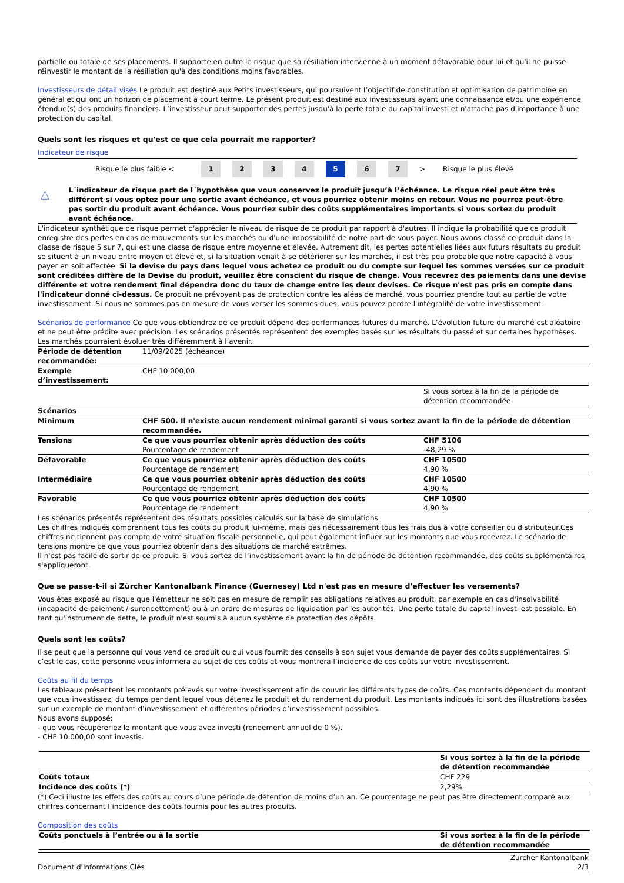partielle ou totale de ses placements. Il supporte en outre le risque que sa résiliation intervienne à un moment défavorable pour lui et qu'il ne puisse réinvestir le montant de la résiliation qu'à des conditions moins favorables.
Investisseurs de détail visés Le produit est destiné aux Petits investisseurs, qui poursuivent l’objectif de constitution et optimisation de patrimoine en général et qui ont un horizon de placement à court terme. Le présent produit est destiné aux investisseurs ayant une connaissance et/ou une expérience étendue(s) des produits financiers. L’investisseur peut supporter des pertes jusqu'à la perte totale du capital investi et n'attache pas d'importance à une protection du capital.
Quels sont les risques et qu'est ce que cela pourrait me rapporter?
Indicateur de risque
Risque le plus faible < 1234 5 6 7 > Risque le plus élevé
!
L´indicateur de risque part de l´hypothèse que vous conservez le produit jusqu’à l’échéance. Le risque réel peut être très différent si vous optez pour une sortie avant échéance, et vous pourriez obtenir moins en retour. Vous ne pourrez peut-être pas sortir du produit avant échéance. Vous pourriez subir des coûts supplémentaires importants si vous sortez du produit avant échéance.
L'indicateur synthétique de risque permet d'apprécier le niveau de risque de ce produit par rapport à d'autres. Il indique la probabilité que ce produit enregistre des pertes en cas de mouvements sur les marchés ou d'une impossibilité de notre part de vous payer. Nous avons classé ce produit dans la classe de risque 5 sur 7, qui est une classe de risque entre moyenne et élevée. Autrement dit, les pertes potentielles liées aux futurs résultats du produit se situent à un niveau entre moyen et élevé et, si la situation venait à se détériorer sur les marchés, il est très peu probable que notre capacité à vous payer en soit affectée. Si la devise du pays dans lequel vous achetez ce produit ou du compte sur lequel les sommes versées sur ce produit sont créditées diffère de la Devise du produit, veuillez être conscient du risque de change. Vous recevrez des paiements dans une devise différente et votre rendement final dépendra donc du taux de change entre les deux devises. Ce risque n'est pas pris en compte dans l'indicateur donné ci-dessus. Ce produit ne prévoyant pas de protection contre les aléas de marché, vous pourriez prendre tout au partie de votre investissement. Si nous ne sommes pas en mesure de vous verser les sommes dues, vous pouvez perdre l'intégralité de votre investissement.
Scénarios de performance Ce que vous obtiendrez de ce produit dépend des performances futures du marché. L’évolution future du marché est aléatoire et ne peut être prédite avec précision. Les scénarios présentés représentent des exemples basés sur les résultats du passé et sur certaines hypothèses. Les marchés pourraient évoluer très différemment à l’avenir.
| Période de détention recommandée: | 11/09/2025 (échéance) | |
| Exemple d’investissement: | CHF 10 000,00 | |
| | | Si vous sortez à la fin de la période de détention recommandée |
| Scénarios | | |
| Minimum | CHF 500. Il n'existe aucun rendement minimal garanti si vous sortez avant la fin de la période de détention recommandée. | |
| Tensions | Ce que vous pourriez obtenir après déduction des coûts Pourcentage de rendement | CHF 5106 -48,29 % |
| Défavorable | Ce que vous pourriez obtenir après déduction des coûts Pourcentage de rendement | CHF 10500 4,90 % |
| Intermédiaire | Ce que vous pourriez obtenir après déduction des coûts Pourcentage de rendement | CHF 10500 4,90 % |
| Favorable | Ce que vous pourriez obtenir après déduction des coûts Pourcentage de rendement | CHF 10500 4,90 % |
Les scénarios présentés représentent des résultats possibles calculés sur la base de simulations.
Les chiffres indiqués comprennent tous les coûts du produit lui-même, mais pas nécessairement tous les frais dus à votre conseiller ou distributeur.Ces chiffres ne tiennent pas compte de votre situation fiscale personnelle, qui peut également influer sur les montants que vous recevrez. Le scénario de tensions montre ce que vous pourriez obtenir dans des situations de marché extrêmes.
Il n'est pas facile de sortir de ce produit. Si vous sortez de l’investissement avant la fin de période de détention recommandée, des coûts supplémentaires s'appliqueront.
Que se passe-t-il si Zürcher Kantonalbank Finance (Guernesey) Ltd n'est pas en mesure d'effectuer les versements?
Vous êtes exposé au risque que l'émetteur ne soit pas en mesure de remplir ses obligations relatives au produit, par exemple en cas d'insolvabilité (incapacité de paiement / surendettement) ou à un ordre de mesures de liquidation par les autorités. Une perte totale du capital investi est possible. En tant qu'instrument de dette, le produit n'est soumis à aucun système de protection des dépôts.
Quels sont les coûts?
Il se peut que la personne qui vous vend ce produit ou qui vous fournit des conseils à son sujet vous demande de payer des coûts supplémentaires. Si c’est le cas, cette personne vous informera au sujet de ces coûts et vous montrera l’incidence de ces coûts sur votre investissement.
Coûts au fil du temps
Les tableaux présentent les montants prélevés sur votre investissement afin de couvrir les différents types de coûts. Ces montants dépendent du montant que vous investissez, du temps pendant lequel vous détenez le produit et du rendement du produit. Les montants indiqués ici sont des illustrations basées sur un exemple de montant d’investissement et différentes périodes d’investissement possibles.
Nous avons supposé:
- que vous récupéreriez le montant que vous avez investi (rendement annuel de 0 %).
- CHF 10 000,00 sont investis.
| | Si vous sortez à la fin de la période de détention recommandée |
| Coûts totaux | CHF 229 |
| Incidence des coûts (*) | 2,29% |
(*) Ceci illustre les effets des coûts au cours d’une période de détention de moins d’un an. Ce pourcentage ne peut pas être directement comparé aux chiffres concernant l’incidence des coûts fournis pour les autres produits.
Composition des coûts
| Coûts ponctuels à l’entrée ou à la sortie | Si vous sortez à la fin de la période de détention recommandée |
Document d'Informations Clés Zürcher Kantonalbank
2/3